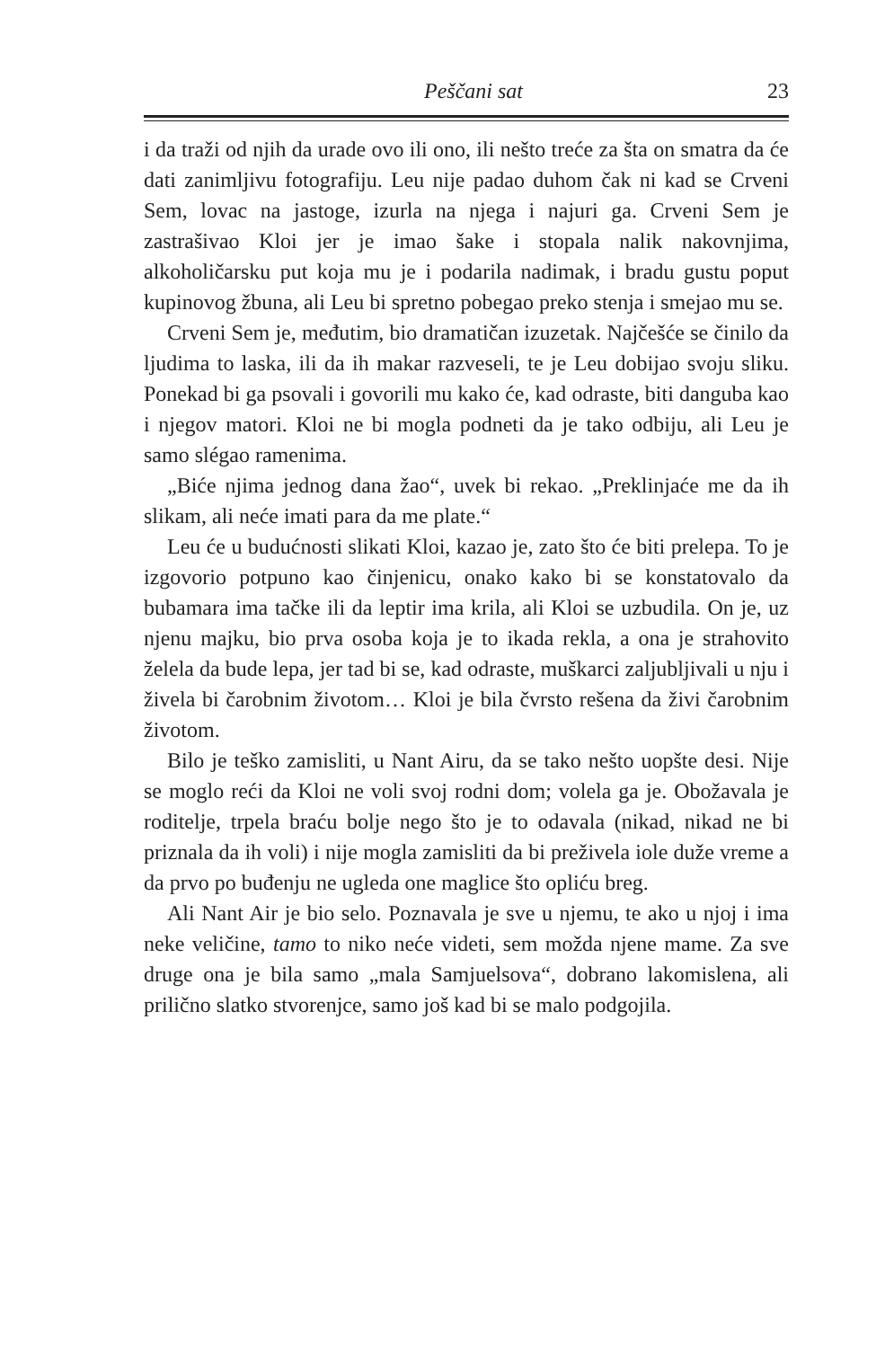Peščani sat 23
i da traži od njih da urade ovo ili ono, ili nešto treće za šta on smatra da će dati zanimljivu fotografiju. Leu nije padao duhom čak ni kad se Crveni Sem, lovac na jastoge, izurla na njega i najuri ga. Crveni Sem je zastrašivao Kloi jer je imao šake i stopala nalik nakovnjima, alkoholičarsku put koja mu je i podarila nadimak, i bradu gustu poput kupinovog žbuna, ali Leu bi spretno pobegao preko stenja i smejao mu se.
Crveni Sem je, međutim, bio dramatičan izuzetak. Najčešće se činilo da ljudima to laska, ili da ih makar razveseli, te je Leu dobijao svoju sliku. Ponekad bi ga psovali i govorili mu kako će, kad odraste, biti danguba kao i njegov matori. Kloi ne bi mogla podneti da je tako odbiju, ali Leu je samo slégao ramenima.
„Biće njima jednog dana žao“, uvek bi rekao. „Preklinjaće me da ih slikam, ali neće imati para da me plate.“
Leu će u budućnosti slikati Kloi, kazao je, zato što će biti prelepa. To je izgovorio potpuno kao činjenicu, onako kako bi se konstatovalo da bubamara ima tačke ili da leptir ima krila, ali Kloi se uzbudila. On je, uz njenu majku, bio prva osoba koja je to ikada rekla, a ona je strahovito želela da bude lepa, jer tad bi se, kad odraste, muškarci zaljubljivali u nju i živela bi čarobnim životom… Kloi je bila čvrsto rešena da živi čarobnim životom.
Bilo je teško zamisliti, u Nant Airu, da se tako nešto uopšte desi. Nije se moglo reći da Kloi ne voli svoj rodni dom; volela ga je. Obožavala je roditelje, trpela braću bolje nego što je to odavala (nikad, nikad ne bi priznala da ih voli) i nije mogla zamisliti da bi preživela iole duže vreme a da prvo po buđenju ne ugleda one maglice što opliću breg.
Ali Nant Air je bio selo. Poznavala je sve u njemu, te ako u njoj i ima neke veličine, tamo to niko neće videti, sem možda njene mame. Za sve druge ona je bila samo „mala Samjuelsova“, dobrano lakomislena, ali prilično slatko stvorenjce, samo još kad bi se malo podgojila.